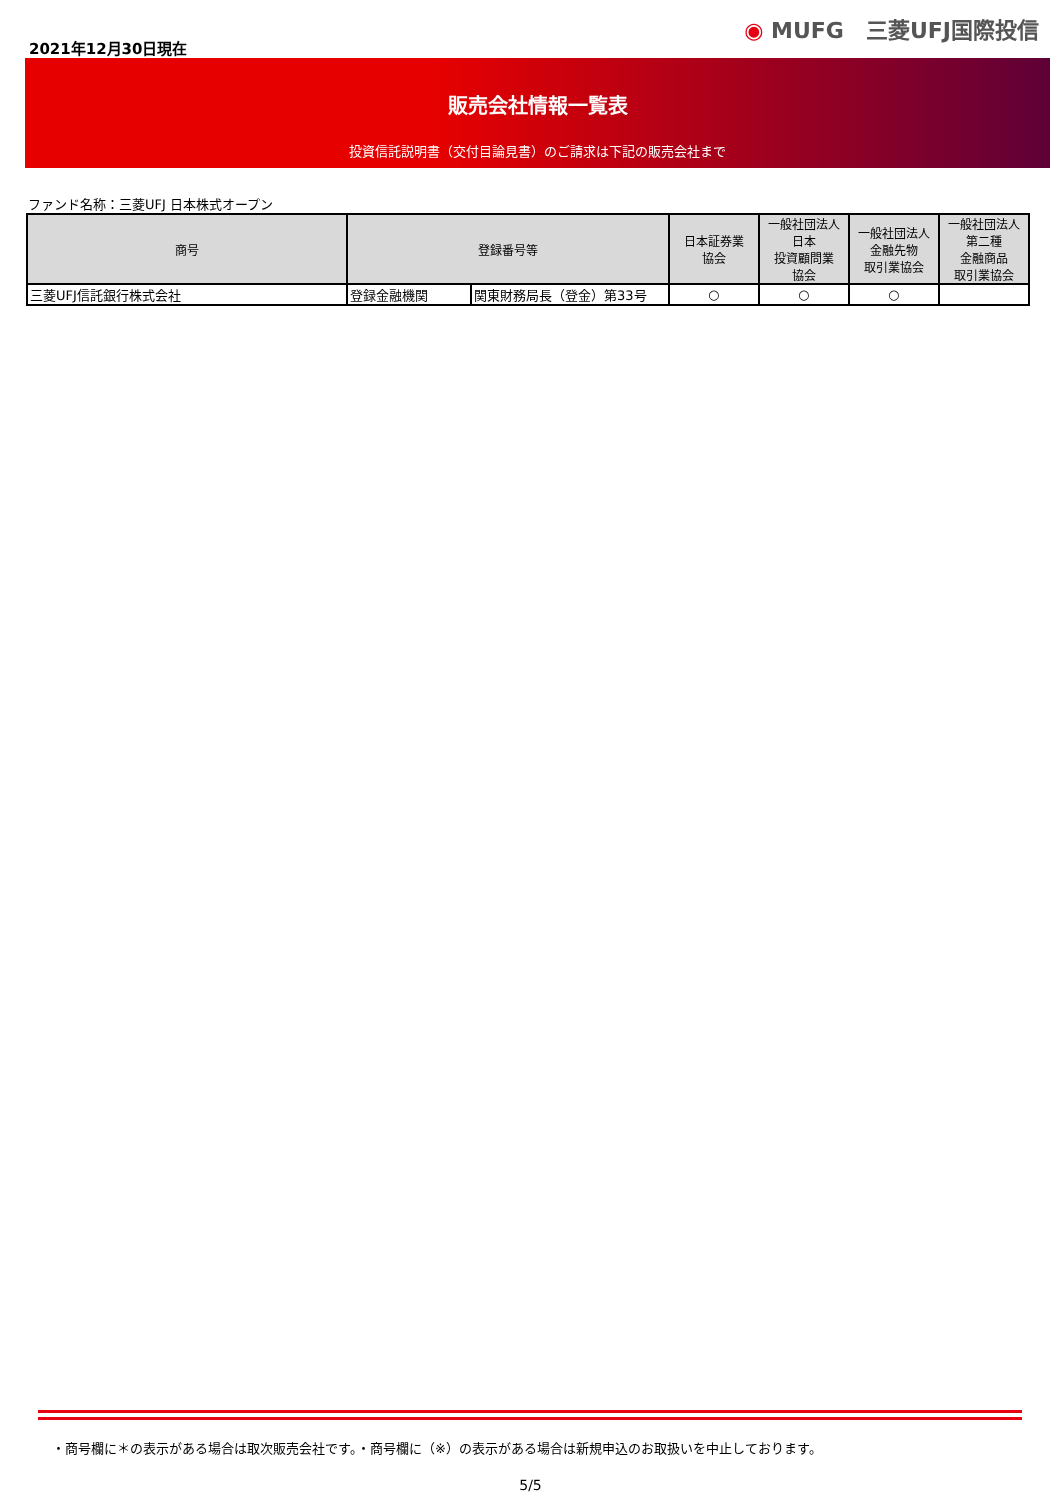2021年12月30日現在
◉ MUFG　三菱UFJ国際投信
販売会社情報一覧表
投資信託説明書（交付目論見書）のご請求は下記の販売会社まで
ファンド名称：三菱UFJ 日本株式オープン
| 商号 | 登録番号等 | | 日本証券業 協会 | 一般社団法人 日本 投資顧問業 協会 | 一般社団法人 金融先物 取引業協会 | 一般社団法人 第二種 金融商品 取引業協会 |
| --- | --- | --- | --- | --- | --- | --- |
| 三菱UFJ信託銀行株式会社 | 登録金融機関 | 関東財務局長（登金）第33号 | ○ | ○ | ○ | |
・商号欄に＊の表示がある場合は取次販売会社です。・商号欄に（※）の表示がある場合は新規申込のお取扱いを中止しております。
5/5